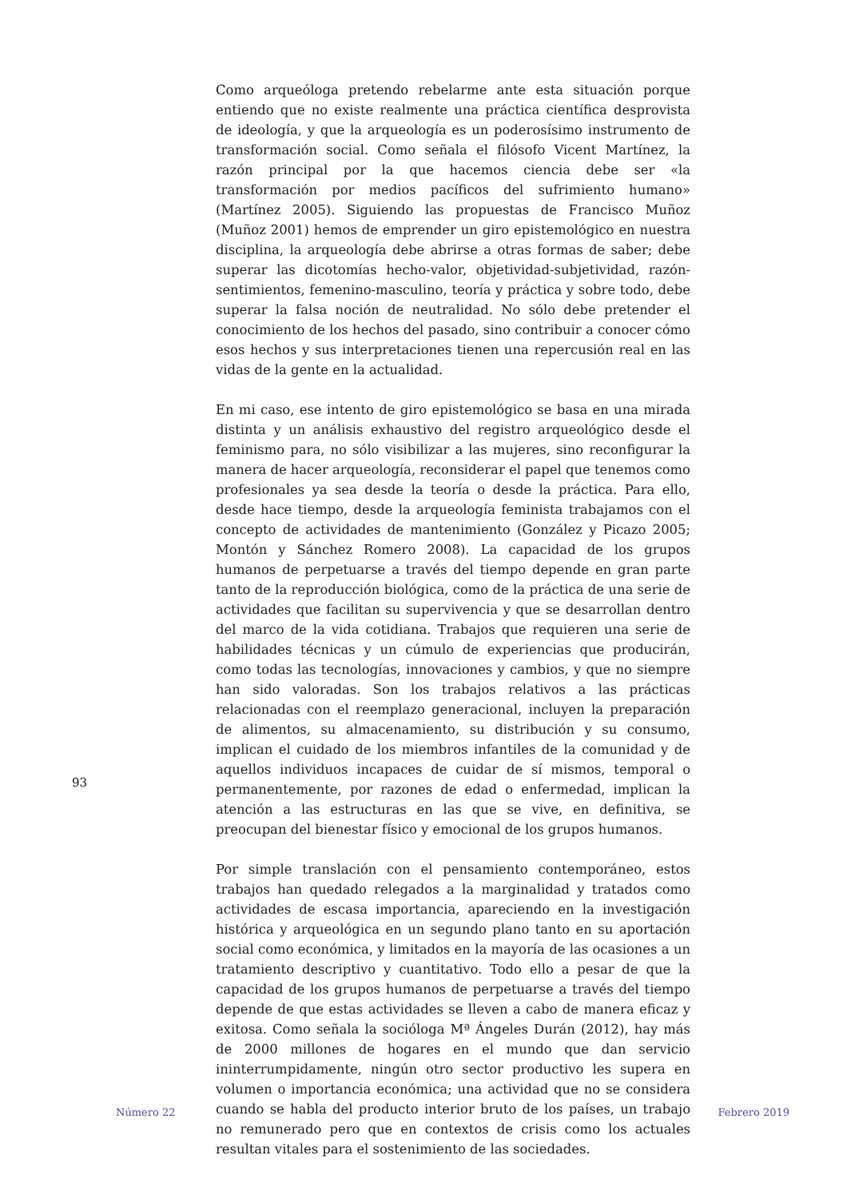Como arqueóloga pretendo rebelarme ante esta situación porque entiendo que no existe realmente una práctica científica desprovista de ideología, y que la arqueología es un poderosísimo instrumento de transformación social. Como señala el filósofo Vicent Martínez, la razón principal por la que hacemos ciencia debe ser «la transformación por medios pacíficos del sufrimiento humano» (Martínez 2005). Siguiendo las propuestas de Francisco Muñoz (Muñoz 2001) hemos de emprender un giro epistemológico en nuestra disciplina, la arqueología debe abrirse a otras formas de saber; debe superar las dicotomías hecho-valor, objetividad-subjetividad, razón-sentimientos, femenino-masculino, teoría y práctica y sobre todo, debe superar la falsa noción de neutralidad. No sólo debe pretender el conocimiento de los hechos del pasado, sino contribuir a conocer cómo esos hechos y sus interpretaciones tienen una repercusión real en las vidas de la gente en la actualidad.
En mi caso, ese intento de giro epistemológico se basa en una mirada distinta y un análisis exhaustivo del registro arqueológico desde el feminismo para, no sólo visibilizar a las mujeres, sino reconfigurar la manera de hacer arqueología, reconsiderar el papel que tenemos como profesionales ya sea desde la teoría o desde la práctica. Para ello, desde hace tiempo, desde la arqueología feminista trabajamos con el concepto de actividades de mantenimiento (González y Picazo 2005; Montón y Sánchez Romero 2008). La capacidad de los grupos humanos de perpetuarse a través del tiempo depende en gran parte tanto de la reproducción biológica, como de la práctica de una serie de actividades que facilitan su supervivencia y que se desarrollan dentro del marco de la vida cotidiana. Trabajos que requieren una serie de habilidades técnicas y un cúmulo de experiencias que producirán, como todas las tecnologías, innovaciones y cambios, y que no siempre han sido valoradas. Son los trabajos relativos a las prácticas relacionadas con el reemplazo generacional, incluyen la preparación de alimentos, su almacenamiento, su distribución y su consumo, implican el cuidado de los miembros infantiles de la comunidad y de aquellos individuos incapaces de cuidar de sí mismos, temporal o permanentemente, por razones de edad o enfermedad, implican la atención a las estructuras en las que se vive, en definitiva, se preocupan del bienestar físico y emocional de los grupos humanos.
Por simple translación con el pensamiento contemporáneo, estos trabajos han quedado relegados a la marginalidad y tratados como actividades de escasa importancia, apareciendo en la investigación histórica y arqueológica en un segundo plano tanto en su aportación social como económica, y limitados en la mayoría de las ocasiones a un tratamiento descriptivo y cuantitativo. Todo ello a pesar de que la capacidad de los grupos humanos de perpetuarse a través del tiempo depende de que estas actividades se lleven a cabo de manera eficaz y exitosa. Como señala la socióloga Mª Ángeles Durán (2012), hay más de 2000 millones de hogares en el mundo que dan servicio ininterrumpidamente, ningún otro sector productivo les supera en volumen o importancia económica; una actividad que no se considera cuando se habla del producto interior bruto de los países, un trabajo no remunerado pero que en contextos de crisis como los actuales resultan vitales para el sostenimiento de las sociedades.
93
Número 22 Febrero 2019